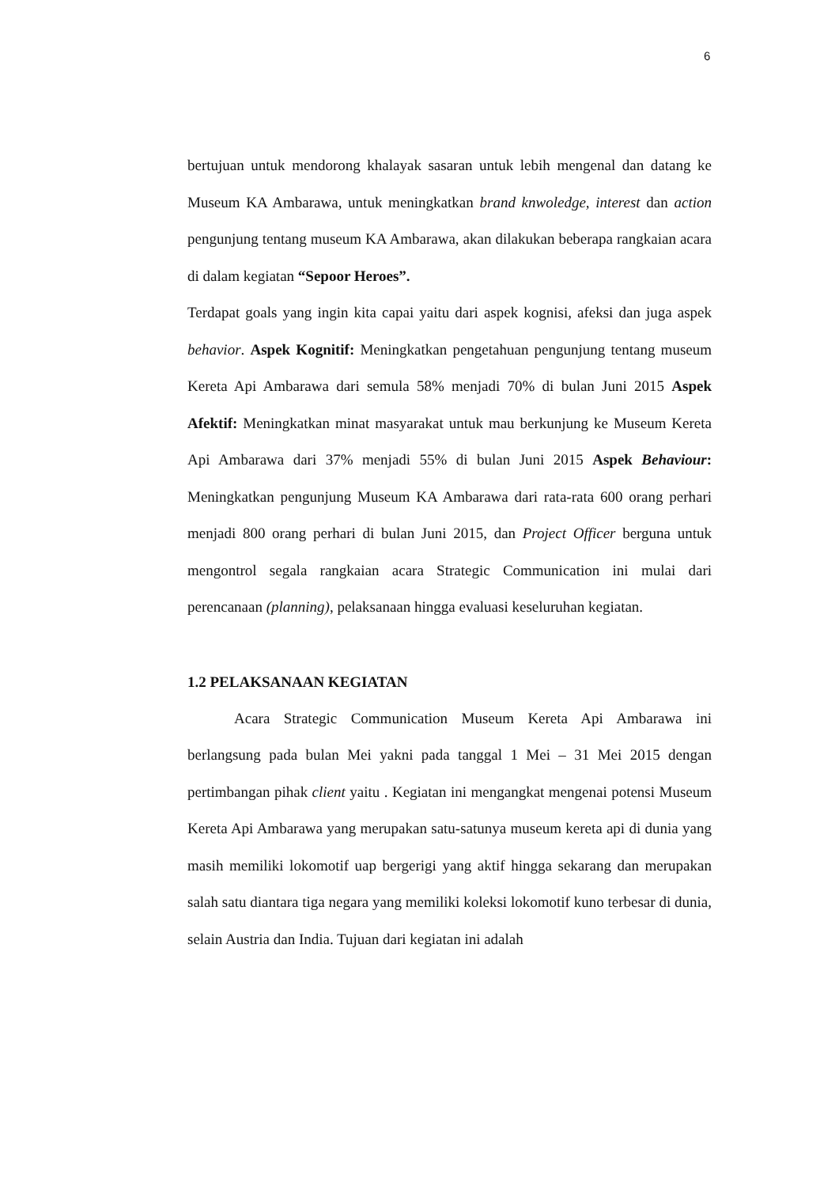6
bertujuan untuk mendorong khalayak sasaran untuk lebih mengenal dan datang ke Museum KA Ambarawa, untuk meningkatkan brand knwoledge, interest dan action pengunjung tentang museum KA Ambarawa, akan dilakukan beberapa rangkaian acara di dalam kegiatan “Sepoor Heroes”.
Terdapat goals yang ingin kita capai yaitu dari aspek kognisi, afeksi dan juga aspek behavior. Aspek Kognitif: Meningkatkan pengetahuan pengunjung tentang museum Kereta Api Ambarawa dari semula 58% menjadi 70% di bulan Juni 2015 Aspek Afektif: Meningkatkan minat masyarakat untuk mau berkunjung ke Museum Kereta Api Ambarawa dari 37% menjadi 55% di bulan Juni 2015 Aspek Behaviour: Meningkatkan pengunjung Museum KA Ambarawa dari rata-rata 600 orang perhari menjadi 800 orang perhari di bulan Juni 2015, dan Project Officer berguna untuk mengontrol segala rangkaian acara Strategic Communication ini mulai dari perencanaan (planning), pelaksanaan hingga evaluasi keseluruhan kegiatan.
1.2 PELAKSANAAN KEGIATAN
Acara Strategic Communication Museum Kereta Api Ambarawa ini berlangsung pada bulan Mei yakni pada tanggal 1 Mei – 31 Mei 2015 dengan pertimbangan pihak client yaitu . Kegiatan ini mengangkat mengenai potensi Museum Kereta Api Ambarawa yang merupakan satu-satunya museum kereta api di dunia yang masih memiliki lokomotif uap bergerigi yang aktif hingga sekarang dan merupakan salah satu diantara tiga negara yang memiliki koleksi lokomotif kuno terbesar di dunia, selain Austria dan India. Tujuan dari kegiatan ini adalah